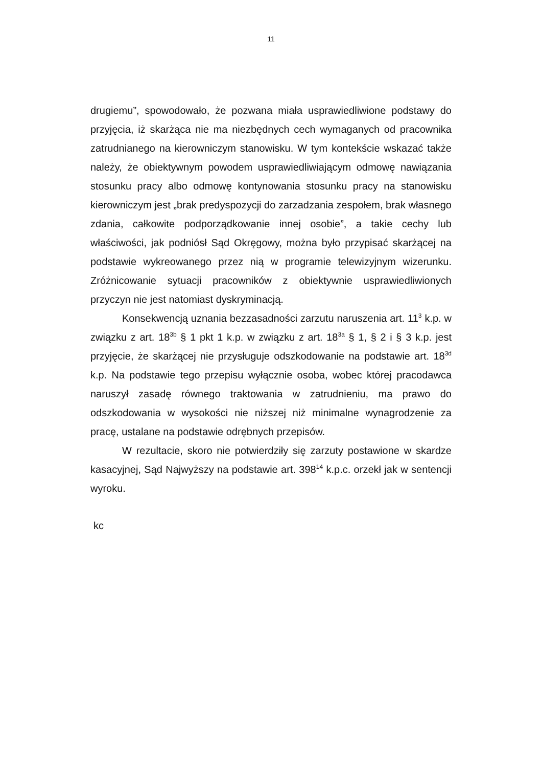11
drugiemu”, spowodowało, że pozwana miała usprawiedliwione podstawy do przyjęcia, iż skarżąca nie ma niezbędnych cech wymaganych od pracownika zatrudnianego na kierowniczym stanowisku. W tym kontekście wskazać także należy, że obiektywnym powodem usprawiedliwiającym odmowę nawiązania stosunku pracy albo odmowę kontynowania stosunku pracy na stanowisku kierowniczym jest „brak predyspozycji do zarzadzania zespołem, brak własnego zdania, całkowite podporządkowanie innej osobie”, a takie cechy lub właściwości, jak podniósł Sąd Okręgowy, można było przypisać skarżącej na podstawie wykreowanego przez nią w programie telewizyjnym wizerunku. Zróżnicowanie sytuacji pracowników z obiektywnie usprawiedliwionych przyczyn nie jest natomiast dyskryminacją.
Konsekwencją uznania bezzasadności zarzutu naruszenia art. 11<sup>3</sup> k.p. w związku z art. 18<sup>3b</sup> § 1 pkt 1 k.p. w związku z art. 18<sup>3a</sup> § 1, § 2 i § 3 k.p. jest przyjęcie, że skarżącej nie przysługuje odszkodowanie na podstawie art. 18<sup>3d</sup> k.p. Na podstawie tego przepisu wyłącznie osoba, wobec której pracodawca naruszył zasadę równego traktowania w zatrudnieniu, ma prawo do odszkodowania w wysokości nie niższej niż minimalne wynagrodzenie za pracę, ustalane na podstawie odrębnych przepisów.
W rezultacie, skoro nie potwierdziły się zarzuty postawione w skardze kasacyjnej, Sąd Najwyższy na podstawie art. 398<sup>14</sup> k.p.c. orzekł jak w sentencji wyroku.
kc